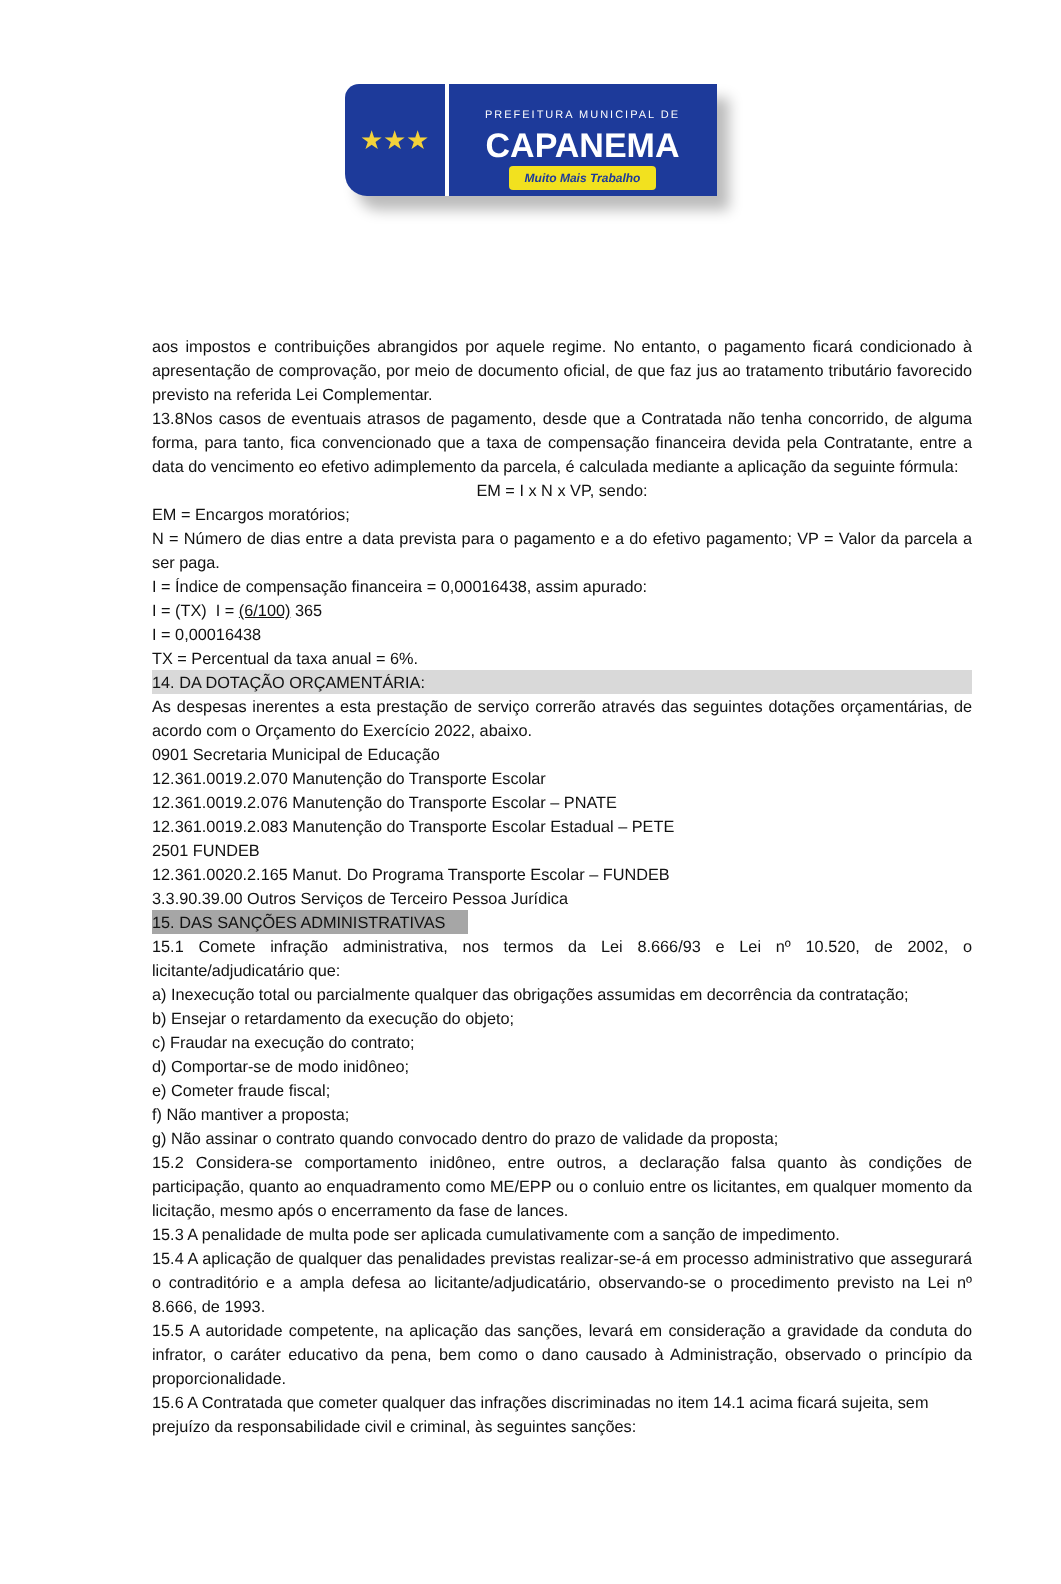★★★
PREFEITURA MUNICIPAL DE
CAPANEMA
Muito Mais Trabalho
aos impostos e contribuições abrangidos por aquele regime. No entanto, o pagamento ficará condicionado à apresentação de comprovação, por meio de documento oficial, de que faz jus ao tratamento tributário favorecido previsto na referida Lei Complementar.
13.8Nos casos de eventuais atrasos de pagamento, desde que a Contratada não tenha concorrido, de alguma forma, para tanto, fica convencionado que a taxa de compensação financeira devida pela Contratante, entre a data do vencimento eo efetivo adimplemento da parcela, é calculada mediante a aplicação da seguinte fórmula:
EM = I x N x VP, sendo:
EM = Encargos moratórios;
N = Número de dias entre a data prevista para o pagamento e a do efetivo pagamento; VP = Valor da parcela a ser paga.
I = Índice de compensação financeira = 0,00016438, assim apurado:
I = (TX) I = (6/100) 365
I = 0,00016438
TX = Percentual da taxa anual = 6%.
14. DA DOTAÇÃO ORÇAMENTÁRIA:
As despesas inerentes a esta prestação de serviço correrão através das seguintes dotações orçamentárias, de acordo com o Orçamento do Exercício 2022, abaixo.
0901 Secretaria Municipal de Educação
12.361.0019.2.070 Manutenção do Transporte Escolar
12.361.0019.2.076 Manutenção do Transporte Escolar – PNATE
12.361.0019.2.083 Manutenção do Transporte Escolar Estadual – PETE
2501 FUNDEB
12.361.0020.2.165 Manut. Do Programa Transporte Escolar – FUNDEB
3.3.90.39.00 Outros Serviços de Terceiro Pessoa Jurídica
15. DAS SANÇÕES ADMINISTRATIVAS
15.1 Comete infração administrativa, nos termos da Lei 8.666/93 e Lei nº 10.520, de 2002, o licitante/adjudicatário que:
a) Inexecução total ou parcialmente qualquer das obrigações assumidas em decorrência da contratação;
b) Ensejar o retardamento da execução do objeto;
c) Fraudar na execução do contrato;
d) Comportar-se de modo inidôneo;
e) Cometer fraude fiscal;
f) Não mantiver a proposta;
g) Não assinar o contrato quando convocado dentro do prazo de validade da proposta;
15.2 Considera-se comportamento inidôneo, entre outros, a declaração falsa quanto às condições de participação, quanto ao enquadramento como ME/EPP ou o conluio entre os licitantes, em qualquer momento da licitação, mesmo após o encerramento da fase de lances.
15.3 A penalidade de multa pode ser aplicada cumulativamente com a sanção de impedimento.
15.4 A aplicação de qualquer das penalidades previstas realizar-se-á em processo administrativo que assegurará o contraditório e a ampla defesa ao licitante/adjudicatário, observando-se o procedimento previsto na Lei nº 8.666, de 1993.
15.5 A autoridade competente, na aplicação das sanções, levará em consideração a gravidade da conduta do infrator, o caráter educativo da pena, bem como o dano causado à Administração, observado o princípio da proporcionalidade.
15.6 A Contratada que cometer qualquer das infrações discriminadas no item 14.1 acima ficará sujeita, sem prejuízo da responsabilidade civil e criminal, às seguintes sanções: